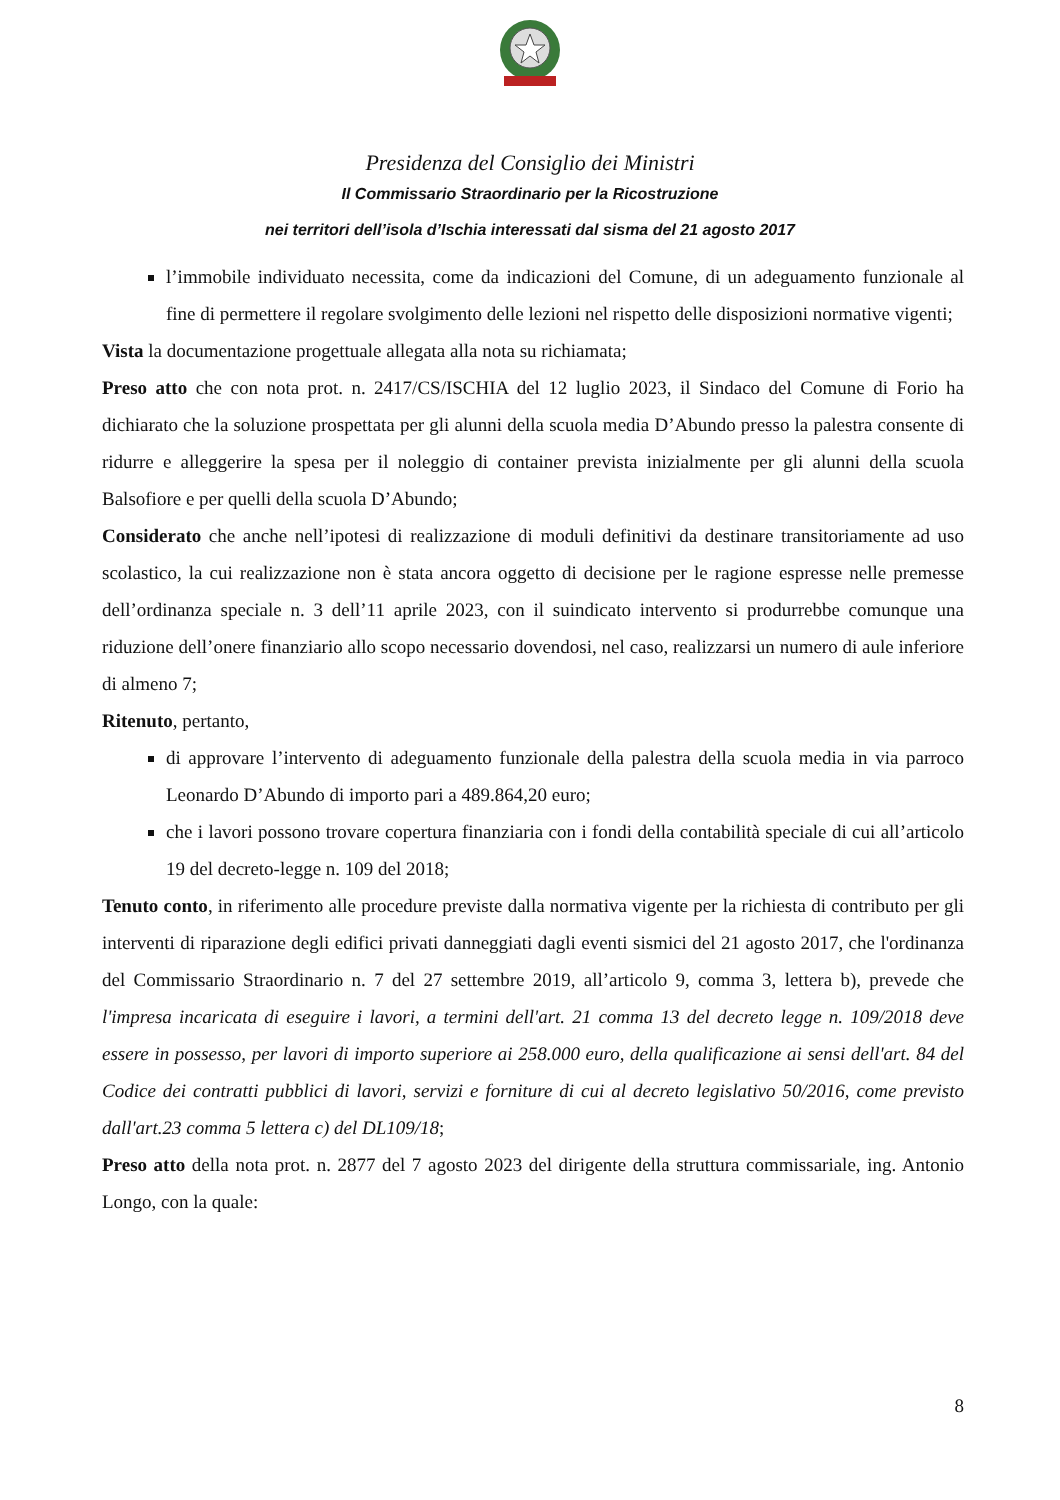Presidenza del Consiglio dei Ministri
Il Commissario Straordinario per la Ricostruzione
nei territori dell’isola d’Ischia interessati dal sisma del 21 agosto 2017
l’immobile individuato necessita, come da indicazioni del Comune, di un adeguamento funzionale al fine di permettere il regolare svolgimento delle lezioni nel rispetto delle disposizioni normative vigenti;
Vista la documentazione progettuale allegata alla nota su richiamata;
Preso atto che con nota prot. n. 2417/CS/ISCHIA del 12 luglio 2023, il Sindaco del Comune di Forio ha dichiarato che la soluzione prospettata per gli alunni della scuola media D’Abundo presso la palestra consente di ridurre e alleggerire la spesa per il noleggio di container prevista inizialmente per gli alunni della scuola Balsofiore e per quelli della scuola D’Abundo;
Considerato che anche nell’ipotesi di realizzazione di moduli definitivi da destinare transitoriamente ad uso scolastico, la cui realizzazione non è stata ancora oggetto di decisione per le ragione espresse nelle premesse dell’ordinanza speciale n. 3 dell’11 aprile 2023, con il suindicato intervento si produrrebbe comunque una riduzione dell’onere finanziario allo scopo necessario dovendosi, nel caso, realizzarsi un numero di aule inferiore di almeno 7;
Ritenuto, pertanto,
di approvare l’intervento di adeguamento funzionale della palestra della scuola media in via parroco Leonardo D’Abundo di importo pari a 489.864,20 euro;
che i lavori possono trovare copertura finanziaria con i fondi della contabilità speciale di cui all’articolo 19 del decreto-legge n. 109 del 2018;
Tenuto conto, in riferimento alle procedure previste dalla normativa vigente per la richiesta di contributo per gli interventi di riparazione degli edifici privati danneggiati dagli eventi sismici del 21 agosto 2017, che l'ordinanza del Commissario Straordinario n. 7 del 27 settembre 2019, all’articolo 9, comma 3, lettera b), prevede che l'impresa incaricata di eseguire i lavori, a termini dell'art. 21 comma 13 del decreto legge n. 109/2018 deve essere in possesso, per lavori di importo superiore ai 258.000 euro, della qualificazione ai sensi dell'art. 84 del Codice dei contratti pubblici di lavori, servizi e forniture di cui al decreto legislativo 50/2016, come previsto dall'art.23 comma 5 lettera c) del DL109/18;
Preso atto della nota prot. n. 2877 del 7 agosto 2023 del dirigente della struttura commissariale, ing. Antonio Longo, con la quale:
8